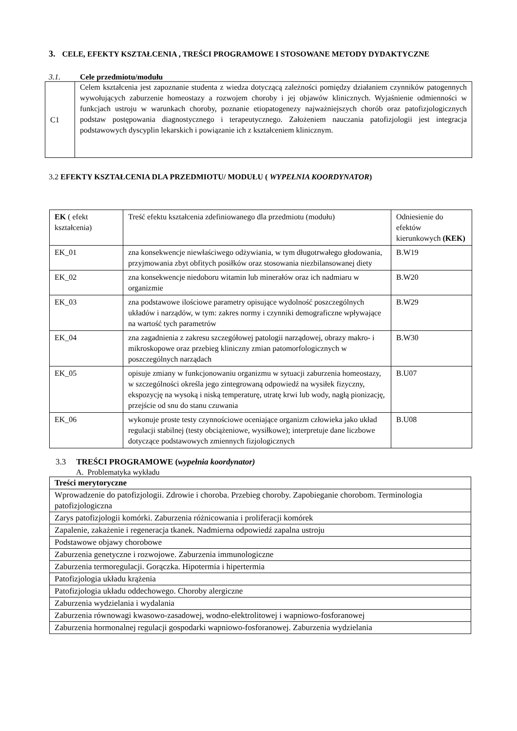3. CELE, EFEKTY KSZTAŁCENIA , TREŚCI PROGRAMOWE I STOSOWANE METODY DYDAKTYCZNE
3.1. Cele przedmiotu/modułu
| C1 | Celem kształcenia jest zapoznanie studenta z wiedza dotyczącą zależności pomiędzy działaniem czynników patogennych wywołujących zaburzenie homeostazy a rozwojem choroby i jej objawów klinicznych. Wyjaśnienie odmienności w funkcjach ustroju w warunkach choroby, poznanie etiopatogenezy najważniejszych chorób oraz patofizjologicznych podstaw postępowania diagnostycznego i terapeutycznego. Założeniem nauczania patofizjologii jest integracja podstawowych dyscyplin lekarskich i powiązanie ich z kształceniem klinicznym. |
3.2 EFEKTY KSZTAŁCENIA DLA PRZEDMIOTU/ MODUŁU ( WYPEŁNIA KOORDYNATOR)
| EK ( efekt kształcenia) | Treść efektu kształcenia zdefiniowanego dla przedmiotu (modułu) | Odniesienie do efektów kierunkowych (KEK) |
| --- | --- | --- |
| EK_01 | zna konsekwencje niewłaściwego odżywiania, w tym długotrwałego głodowania, przyjmowania zbyt obfitych posiłków oraz stosowania niezbilansowanej diety | B.W19 |
| EK_02 | zna konsekwencje niedoboru witamin lub minerałów oraz ich nadmiaru w organizmie | B.W20 |
| EK_03 | zna podstawowe ilościowe parametry opisujące wydolność poszczególnych układów i narządów, w tym: zakres normy i czynniki demograficzne wpływające na wartość tych parametrów | B.W29 |
| EK_04 | zna zagadnienia z zakresu szczegółowej patologii narządowej, obrazy makro- i mikroskopowe oraz przebieg kliniczny zmian patomorfologicznych w poszczególnych narządach | B.W30 |
| EK_05 | opisuje zmiany w funkcjonowaniu organizmu w sytuacji zaburzenia homeostazy, w szczególności określa jego zintegrowaną odpowiedź na wysiłek fizyczny, ekspozycję na wysoką i niską temperaturę, utratę krwi lub wody, nagłą pionizację, przejście od snu do stanu czuwania | B.U07 |
| EK_06 | wykonuje proste testy czynnościowe oceniające organizm człowieka jako układ regulacji stabilnej (testy obciążeniowe, wysiłkowe); interpretuje dane liczbowe dotyczące podstawowych zmiennych fizjologicznych | B.U08 |
3.3 TREŚCI PROGRAMOWE (wypełnia koordynator)
A. Problematyka wykładu
| Treści merytoryczne |
| --- |
| Wprowadzenie do patofizjologii. Zdrowie i choroba. Przebieg choroby. Zapobieganie chorobom. Terminologia patofizjologiczna |
| Zarys patofizjologii komórki. Zaburzenia różnicowania i proliferacji komórek |
| Zapalenie, zakażenie i regeneracja tkanek. Nadmierna odpowiedź zapalna ustroju |
| Podstawowe objawy chorobowe |
| Zaburzenia genetyczne i rozwojowe. Zaburzenia immunologiczne |
| Zaburzenia termoregulacji. Gorączka. Hipotermia i hipertermia |
| Patofizjologia układu krążenia |
| Patofizjologia układu oddechowego. Choroby alergiczne |
| Zaburzenia wydzielania i wydalania |
| Zaburzenia równowagi kwasowo-zasadowej, wodno-elektrolitowej i wapniowo-fosforanowej |
| Zaburzenia hormonalnej regulacji gospodarki wapniowo-fosforanowej. Zaburzenia wydzielania |